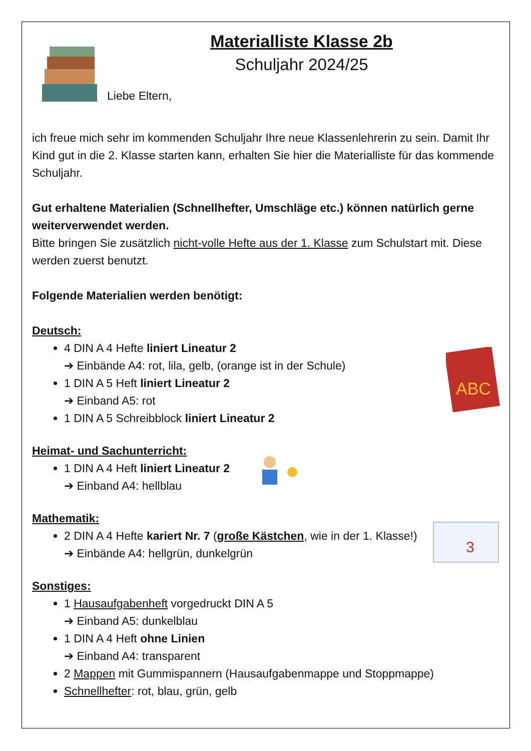Materialliste Klasse 2b
Schuljahr 2024/25
Liebe Eltern,
ich freue mich sehr im kommenden Schuljahr Ihre neue Klassenlehrerin zu sein. Damit Ihr Kind gut in die 2. Klasse starten kann, erhalten Sie hier die Materialliste für das kommende Schuljahr.
Gut erhaltene Materialien (Schnellhefter, Umschläge etc.) können natürlich gerne weiterverwendet werden.
Bitte bringen Sie zusätzlich nicht-volle Hefte aus der 1. Klasse zum Schulstart mit. Diese werden zuerst benutzt.
Folgende Materialien werden benötigt:
Deutsch:
4 DIN A 4 Hefte liniert Lineatur 2
➔ Einbände A4: rot, lila, gelb, (orange ist in der Schule)
1 DIN A 5 Heft liniert Lineatur 2
➔ Einband A5: rot
1 DIN A 5 Schreibblock liniert Lineatur 2
ABC
Heimat- und Sachunterricht:
1 DIN A 4 Heft liniert Lineatur 2
➔ Einband A4: hellblau
Mathematik:
2 DIN A 4 Hefte kariert Nr. 7 (große Kästchen, wie in der 1. Klasse!)
➔ Einbände A4: hellgrün, dunkelgrün
3
Sonstiges:
1 Hausaufgabenheft vorgedruckt DIN A 5
➔ Einband A5: dunkelblau
1 DIN A 4 Heft ohne Linien
➔ Einband A4: transparent
2 Mappen mit Gummispannern (Hausaufgabenmappe und Stoppmappe)
Schnellhefter: rot, blau, grün, gelb